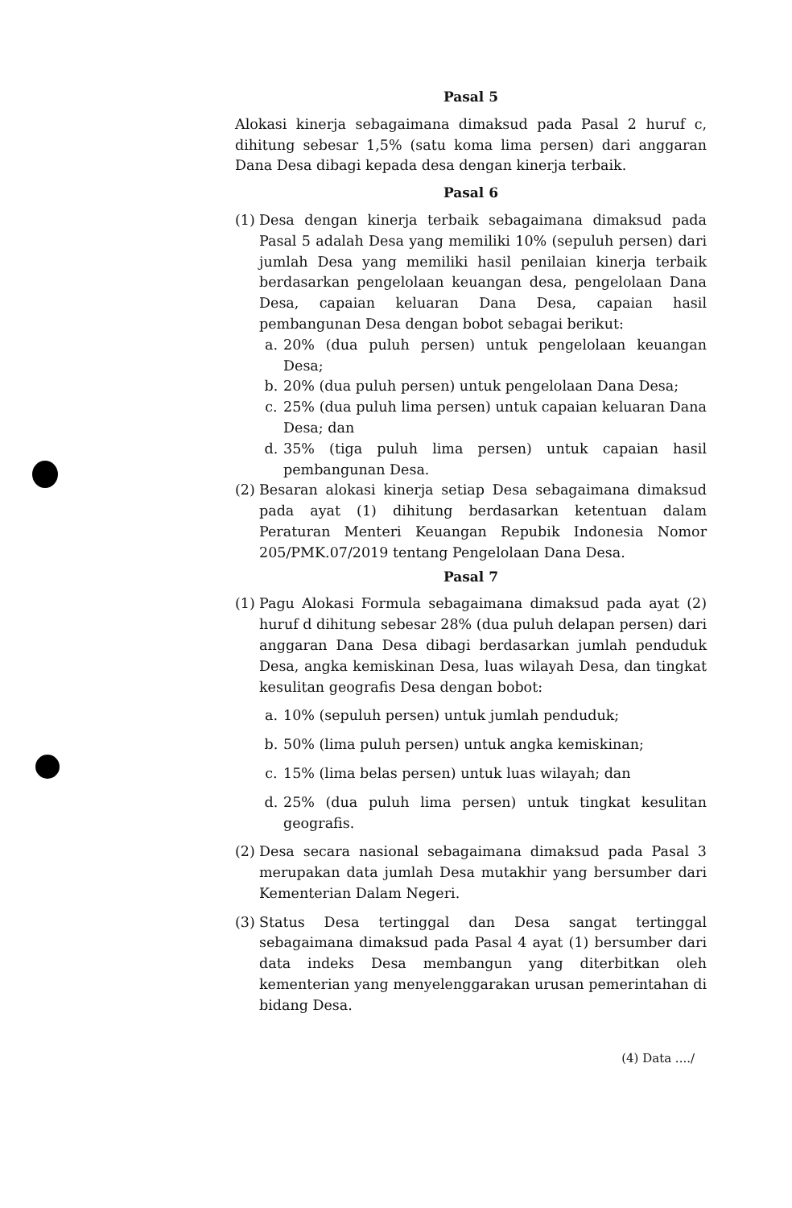Pasal 5
Alokasi kinerja sebagaimana dimaksud pada Pasal 2 huruf c, dihitung sebesar 1,5% (satu koma lima persen) dari anggaran Dana Desa dibagi kepada desa dengan kinerja terbaik.
Pasal 6
(1) Desa dengan kinerja terbaik sebagaimana dimaksud pada Pasal 5 adalah Desa yang memiliki 10% (sepuluh persen) dari jumlah Desa yang memiliki hasil penilaian kinerja terbaik berdasarkan pengelolaan keuangan desa, pengelolaan Dana Desa, capaian keluaran Dana Desa, capaian hasil pembangunan Desa dengan bobot sebagai berikut:
a. 20% (dua puluh persen) untuk pengelolaan keuangan Desa;
b. 20% (dua puluh persen) untuk pengelolaan Dana Desa;
c. 25% (dua puluh lima persen) untuk capaian keluaran Dana Desa; dan
d. 35% (tiga puluh lima persen) untuk capaian hasil pembangunan Desa.
(2) Besaran alokasi kinerja setiap Desa sebagaimana dimaksud pada ayat (1) dihitung berdasarkan ketentuan dalam Peraturan Menteri Keuangan Repubik Indonesia Nomor 205/PMK.07/2019 tentang Pengelolaan Dana Desa.
Pasal 7
(1) Pagu Alokasi Formula sebagaimana dimaksud pada ayat (2) huruf d dihitung sebesar 28% (dua puluh delapan persen) dari anggaran Dana Desa dibagi berdasarkan jumlah penduduk Desa, angka kemiskinan Desa, luas wilayah Desa, dan tingkat kesulitan geografis Desa dengan bobot:
a. 10% (sepuluh persen) untuk jumlah penduduk;
b. 50% (lima puluh persen) untuk angka kemiskinan;
c. 15% (lima belas persen) untuk luas wilayah; dan
d. 25% (dua puluh lima persen) untuk tingkat kesulitan geografis.
(2) Desa secara nasional sebagaimana dimaksud pada Pasal 3 merupakan data jumlah Desa mutakhir yang bersumber dari Kementerian Dalam Negeri.
(3) Status Desa tertinggal dan Desa sangat tertinggal sebagaimana dimaksud pada Pasal 4 ayat (1) bersumber dari data indeks Desa membangun yang diterbitkan oleh kementerian yang menyelenggarakan urusan pemerintahan di bidang Desa.
(4) Data ..../